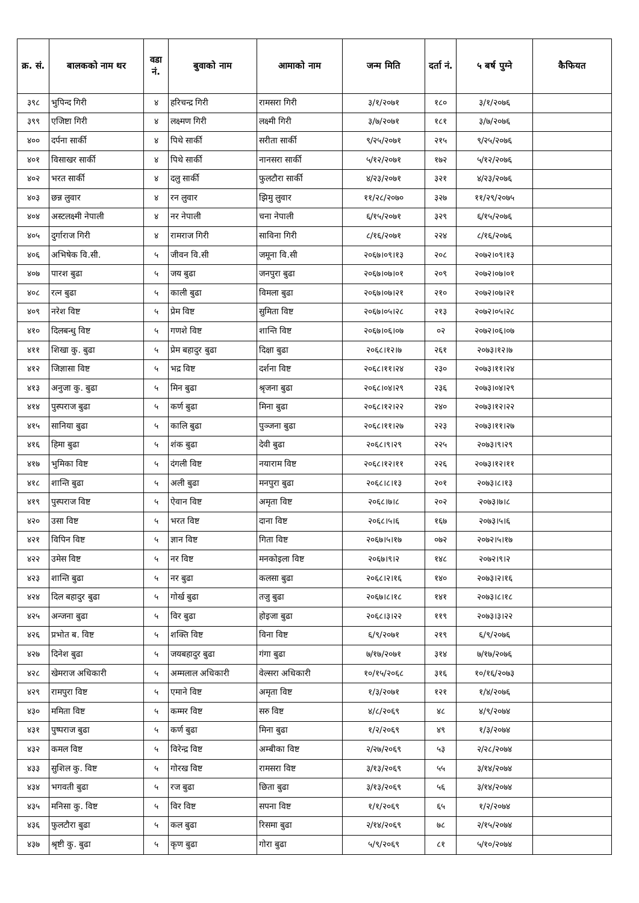| क्र. सं. | बालकको नाम थर | वडा नं. | बुवाको नाम | आमाको नाम | जन्म मिति | दर्ता नं. | ५ बर्ष पुग्ने | कैफियत |
| --- | --- | --- | --- | --- | --- | --- | --- | --- |
| ३९८ | भुपिन्द गिरी | ४ | हरिचन्द्र गिरी | रामसरा गिरी | ३/१/२०७१ | १८० | ३/१/२०७६ | |
| ३९९ | एजिष्टा गिरी | ४ | लक्ष्मण गिरी | लक्ष्मी गिरी | ३/७/२०७१ | १८१ | ३/७/२०७६ | |
| ४०० | दर्पना सार्की | ४ | पिथे सार्की | सरीता सार्की | ९/२५/२०७१ | २१५ | ९/२५/२०७६ | |
| ४०१ | विसाखर सार्की | ४ | पिथे सार्की | नानसरा सार्की | ५/१२/२०७१ | १७२ | ५/१२/२०७६ | |
| ४०२ | भरत सार्की | ४ | दलु सार्की | फुलटौरा सार्की | ४/२३/२०७१ | ३२१ | ४/२३/२०७६ | |
| ४०३ | छन्न लुवार | ४ | रन लुवार | झिमु लुवार | ११/२८/२०७० | ३२७ | ११/२९/२०७५ | |
| ४०४ | अस्टलक्ष्मी नेपाली | ४ | नर नेपाली | चना नेपाली | ६/१५/२०७१ | ३२९ | ६/१५/२०७६ | |
| ४०५ | दुर्गाराज गिरी | ४ | रामराज गिरी | साविना गिरी | ८/१६/२०७१ | २२४ | ८/१६/२०७६ | |
| ४०६ | अभिषेक वि.सी. | ५ | जीवन वि.सी | जमूना वि.सी | २०६७।०९।१३ | २०८ | २०७२।०९।१३ | |
| ४०७ | पारश बुढा | ५ | जय बुढा | जनपुरा बुढा | २०६७।०७।०१ | २०९ | २०७२।०७।०१ | |
| ४०८ | रत्न बुढा | ५ | काली बुढा | विमला बुढा | २०६७।०७।२१ | २१० | २०७२।०७।२१ | |
| ४०९ | नरेश विष्ट | ५ | प्रेम विष्ट | सुमिता विष्ट | २०६७।०५।२८ | २१३ | २०७२।०५।२८ | |
| ४१० | दिलबन्धु विष्ट | ५ | गणशे विष्ट | शान्ति विष्ट | २०६७।०६।०७ | ०२ | २०७२।०६।०७ | |
| ४११ | शिखा कु. बुढा | ५ | प्रेम बहादुर बुढा | दिक्षा बुढा | २०६८।१२।७ | २६१ | २०७३।१२।७ | |
| ४१२ | जिज्ञासा विष्ट | ५ | भद्र विष्ट | दर्शना विष्ट | २०६८।११।२४ | २३० | २०७३।११।२४ | |
| ४१३ | अनुजा कु. बुढा | ५ | मिन बुढा | श्रृजना बुढा | २०६८।०४।२९ | २३६ | २०७३।०४।२९ | |
| ४१४ | पुस्पराज बुढा | ५ | कर्ण बुढा | मिना बुढा | २०६८।१२।२२ | २४० | २०७३।१२।२२ | |
| ४१५ | सानिया बुढा | ५ | कालि बुढा | पुञ्जना बुढा | २०६८।११।२७ | २२३ | २०७३।११।२७ | |
| ४१६ | हिमा बुढा | ५ | शंक बुढा | देवी बुढा | २०६८।९।२९ | २२५ | २०७३।९।२९ | |
| ४१७ | भुमिका विष्ट | ५ | दंगली विष्ट | नयाराम विष्ट | २०६८।१२।११ | २२६ | २०७३।१२।११ | |
| ४१८ | शान्ति बुढा | ५ | अली बुढा | मनपुरा बुढा | २०६८।८।१३ | २०१ | २०७३।८।१३ | |
| ४१९ | पुस्पराज विष्ट | ५ | ऐवान विष्ट | अमृता विष्ट | २०६८।७।८ | २०२ | २०७३।७।८ | |
| ४२० | उसा विष्ट | ५ | भरत विष्ट | दाना विष्ट | २०६८।५।६ | १६७ | २०७३।५।६ | |
| ४२१ | विपिन विष्ट | ५ | ज्ञान विष्ट | गिता विष्ट | २०६७।५।१७ | ०७२ | २०७२।५।१७ | |
| ४२२ | उमेस विष्ट | ५ | नर विष्ट | मनकोइला विष्ट | २०६७।९।२ | १४८ | २०७२।९।२ | |
| ४२३ | शान्ति बुढा | ५ | नर बुढा | कलसा बुढा | २०६८।२।१६ | १४० | २०७३।२।१६ | |
| ४२४ | दिल बहादुर बुढा | ५ | गोर्ख बुढा | तजु बुढा | २०६७।८।१८ | १४१ | २०७३।८।१८ | |
| ४२५ | अन्जना बुढा | ५ | विर बुढा | होइजा बुढा | २०६८।३।२२ | ११९ | २०७३।३।२२ | |
| ४२६ | प्रभोत ब. विष्ट | ५ | शक्ति विष्ट | विना विष्ट | ६/९/२०७१ | २१९ | ६/९/२०७६ | |
| ४२७ | दिनेश बुढा | ५ | जयबहादुर बुढा | गंगा बुढा | ७/१७/२०७१ | ३१४ | ७/१७/२०७६ | |
| ४२८ | खेमराज अधिकारी | ५ | अम्मलाल अधिकारी | वेल्सरा अधिकारी | १०/१५/२०६८ | ३१६ | १०/१६/२०७३ | |
| ४२९ | रामपुरा विष्ट | ५ | एमाने विष्ट | अमृता विष्ट | १/३/२०७१ | १२१ | १/४/२०७६ | |
| ४३० | ममिता विष्ट | ५ | कम्मर विष्ट | सरु विष्ट | ४/८/२०६९ | ४८ | ४/९/२०७४ | |
| ४३१ | पुष्पराज बुढा | ५ | कर्ण बुढा | मिना बुढा | १/२/२०६९ | ४९ | १/३/२०७४ | |
| ४३२ | कमल विष्ट | ५ | विरेन्द्र विष्ट | अम्बीका विष्ट | २/२७/२०६९ | ५३ | २/२८/२०७४ | |
| ४३३ | सुशिल कु. विष्ट | ५ | गोरख विष्ट | रामसरा विष्ट | ३/१३/२०६९ | ५५ | ३/१४/२०७४ | |
| ४३४ | भगवती बुढा | ५ | रज बुढा | छिता बुढा | ३/१३/२०६९ | ५६ | ३/१४/२०७४ | |
| ४३५ | मनिसा कु. विष्ट | ५ | विर विष्ट | सपना विष्ट | १/१/२०६९ | ६५ | १/२/२०७४ | |
| ४३६ | फुलटौरा बुढा | ५ | कल बुढा | रिसमा बुढा | २/१४/२०६९ | ७८ | २/१५/२०७४ | |
| ४३७ | श्रृष्टी कु. बुढा | ५ | कृण बुढा | गोरा बुढा | ५/९/२०६९ | ८१ | ५/१०/२०७४ | |